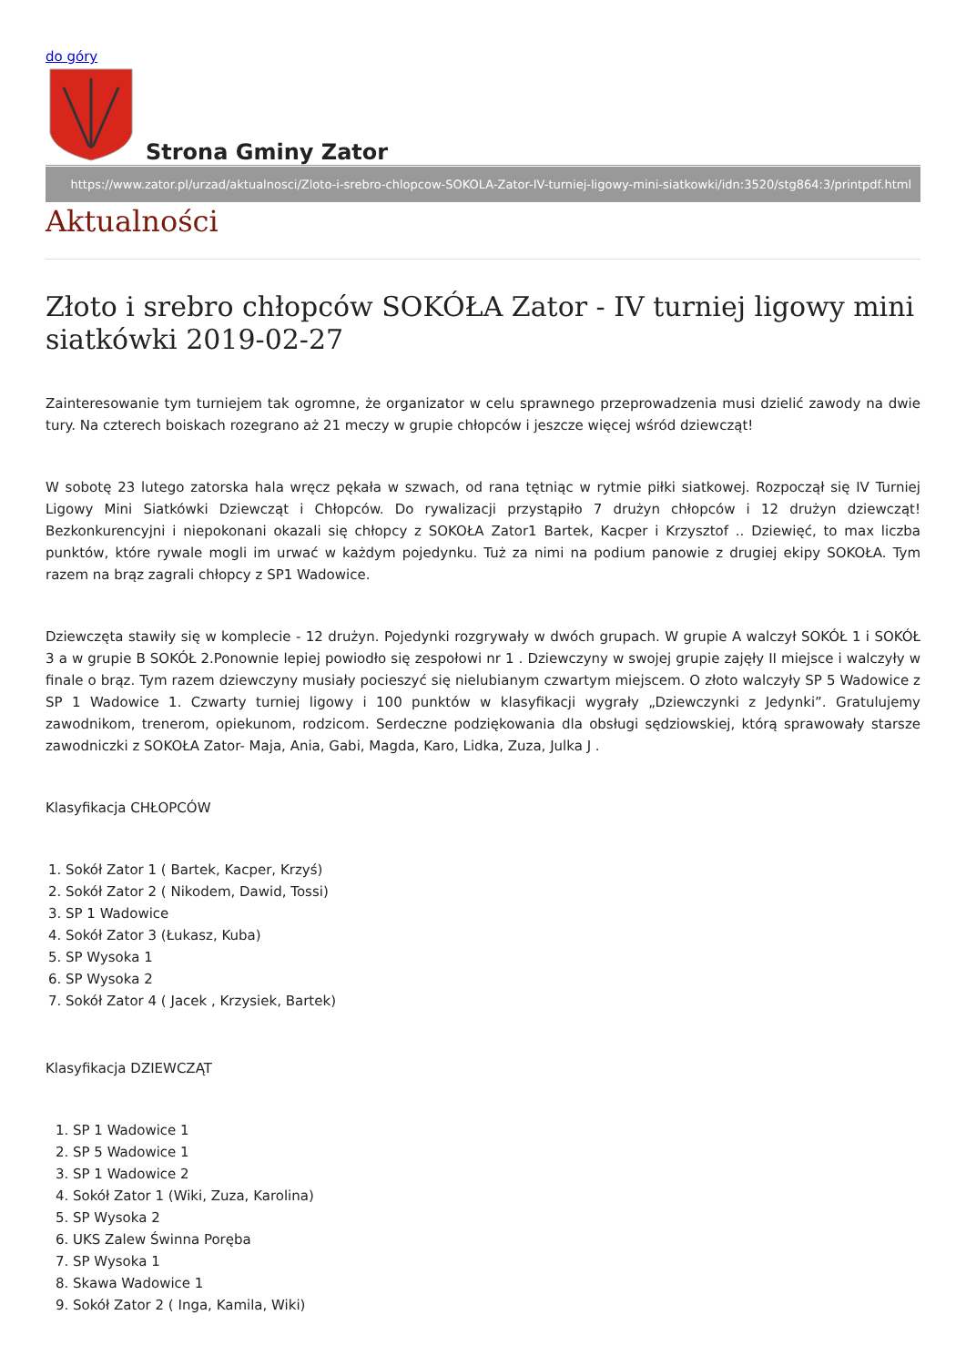do góry
Strona Gminy Zator
https://www.zator.pl/urzad/aktualnosci/Zloto-i-srebro-chlopcow-SOKOLA-Zator-IV-turniej-ligowy-mini-siatkowki/idn:3520/stg864:3/printpdf.html
Aktualności
Złoto i srebro chłopców SOKÓŁA Zator - IV turniej ligowy mini siatkówki 2019-02-27
Zainteresowanie tym turniejem tak ogromne, że organizator w celu sprawnego przeprowadzenia musi dzielić zawody na dwie tury. Na czterech boiskach rozegrano aż 21 meczy w grupie chłopców i jeszcze więcej wśród dziewcząt!
W sobotę 23 lutego zatorska hala wręcz pękała w szwach, od rana tętniąc w rytmie piłki siatkowej. Rozpoczął się IV Turniej Ligowy Mini Siatkówki Dziewcząt i Chłopców. Do rywalizacji przystąpiło 7 drużyn chłopców i 12 drużyn dziewcząt! Bezkonkurencyjni i niepokonani okazali się chłopcy z SOKOŁA Zator1 Bartek, Kacper i Krzysztof .. Dziewięć, to max liczba punktów, które rywale mogli im urwać w każdym pojedynku. Tuż za nimi na podium panowie z drugiej ekipy SOKOŁA. Tym razem na brąz zagrali chłopcy z SP1 Wadowice.
Dziewczęta stawiły się w komplecie - 12 drużyn. Pojedynki rozgrywały w dwóch grupach. W grupie A walczył SOKÓŁ 1 i SOKÓŁ 3 a w grupie B SOKÓŁ 2.Ponownie lepiej powiodło się zespołowi nr 1 . Dziewczyny w swojej grupie zajęły II miejsce i walczyły w finale o brąz. Tym razem dziewczyny musiały pocieszyć się nielubianym czwartym miejscem. O złoto walczyły SP 5 Wadowice z SP 1 Wadowice 1. Czwarty turniej ligowy i 100 punktów w klasyfikacji wygrały „Dziewczynki z Jedynki”. Gratulujemy zawodnikom, trenerom, opiekunom, rodzicom. Serdeczne podziękowania dla obsługi sędziowskiej, którą sprawowały starsze zawodniczki z SOKOŁA Zator- Maja, Ania, Gabi, Magda, Karo, Lidka, Zuza, Julka J .
Klasyfikacja CHŁOPCÓW
1. Sokół Zator 1 ( Bartek, Kacper, Krzyś)
2. Sokół Zator 2 ( Nikodem, Dawid, Tossi)
3. SP 1 Wadowice
4. Sokół Zator 3 (Łukasz, Kuba)
5. SP Wysoka 1
6. SP Wysoka 2
7. Sokół Zator 4 ( Jacek , Krzysiek, Bartek)
Klasyfikacja DZIEWCZĄT
1. SP 1 Wadowice 1
2. SP 5 Wadowice 1
3. SP 1 Wadowice 2
4. Sokół Zator 1 (Wiki, Zuza, Karolina)
5. SP Wysoka 2
6. UKS Zalew Świnna Poręba
7. SP Wysoka 1
8. Skawa Wadowice 1
9. Sokół Zator 2 ( Inga, Kamila, Wiki)